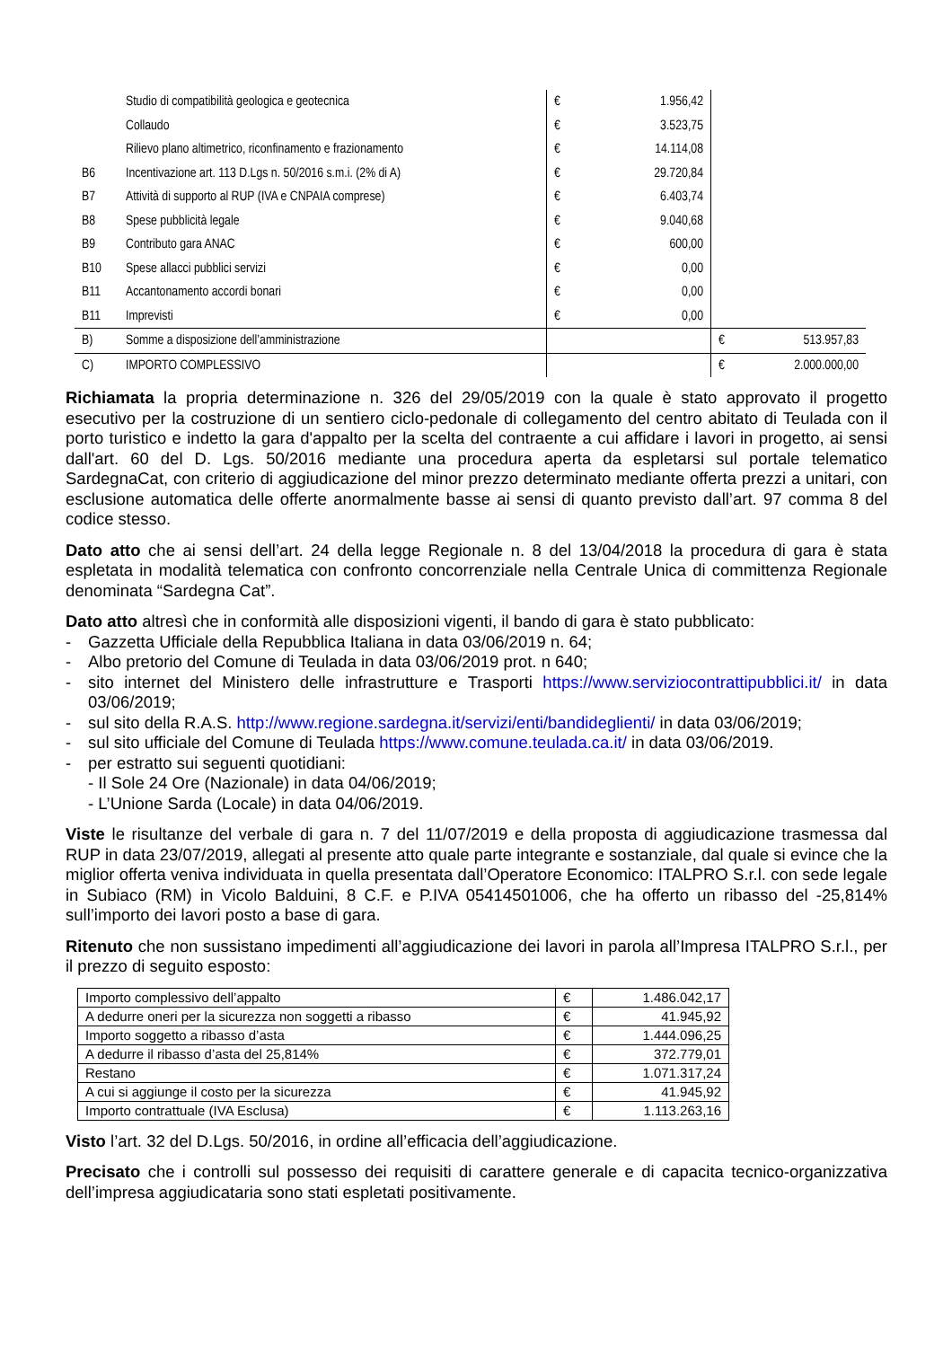| | Studio di compatibilità geologica e geotecnica | € | 1.956,42 | | |
| | Collaudo | € | 3.523,75 | | |
| | Rilievo plano altimetrico, riconfinamento e frazionamento | € | 14.114,08 | | |
| B6 | Incentivazione art. 113 D.Lgs n. 50/2016 s.m.i. (2% di A) | € | 29.720,84 | | |
| B7 | Attività di supporto al RUP (IVA e CNPAIA comprese) | € | 6.403,74 | | |
| B8 | Spese pubblicità legale | € | 9.040,68 | | |
| B9 | Contributo gara ANAC | € | 600,00 | | |
| B10 | Spese allacci pubblici servizi | € | 0,00 | | |
| B11 | Accantonamento accordi bonari | € | 0,00 | | |
| B11 | Imprevisti | € | 0,00 | | |
| B) | Somme a disposizione dell’amministrazione | | | € | 513.957,83 |
| C) | IMPORTO COMPLESSIVO | | | € | 2.000.000,00 |
Richiamata la propria determinazione n. 326 del 29/05/2019 con la quale è stato approvato il progetto esecutivo per la costruzione di un sentiero ciclo-pedonale di collegamento del centro abitato di Teulada con il porto turistico e indetto la gara d'appalto per la scelta del contraente a cui affidare i lavori in progetto, ai sensi dall'art. 60 del D. Lgs. 50/2016 mediante una procedura aperta da espletarsi sul portale telematico SardegnaCat, con criterio di aggiudicazione del minor prezzo determinato mediante offerta prezzi a unitari, con esclusione automatica delle offerte anormalmente basse ai sensi di quanto previsto dall’art. 97 comma 8 del codice stesso.
Dato atto che ai sensi dell’art. 24 della legge Regionale n. 8 del 13/04/2018 la procedura di gara è stata espletata in modalità telematica con confronto concorrenziale nella Centrale Unica di committenza Regionale denominata “Sardegna Cat”.
Dato atto altresì che in conformità alle disposizioni vigenti, il bando di gara è stato pubblicato:
- Gazzetta Ufficiale della Repubblica Italiana in data 03/06/2019 n. 64;
- Albo pretorio del Comune di Teulada in data 03/06/2019 prot. n 640;
- sito internet del Ministero delle infrastrutture e Trasporti https://www.serviziocontrattipubblici.it/ in data 03/06/2019;
- sul sito della R.A.S. http://www.regione.sardegna.it/servizi/enti/bandideglienti/ in data 03/06/2019;
- sul sito ufficiale del Comune di Teulada https://www.comune.teulada.ca.it/ in data 03/06/2019.
- per estratto sui seguenti quotidiani:
- Il Sole 24 Ore (Nazionale) in data 04/06/2019;
- L’Unione Sarda (Locale) in data 04/06/2019.
Viste le risultanze del verbale di gara n. 7 del 11/07/2019 e della proposta di aggiudicazione trasmessa dal RUP in data 23/07/2019, allegati al presente atto quale parte integrante e sostanziale, dal quale si evince che la miglior offerta veniva individuata in quella presentata dall’Operatore Economico: ITALPRO S.r.l. con sede legale in Subiaco (RM) in Vicolo Balduini, 8 C.F. e P.IVA 05414501006, che ha offerto un ribasso del -25,814% sull’importo dei lavori posto a base di gara.
Ritenuto che non sussistano impedimenti all’aggiudicazione dei lavori in parola all’Impresa ITALPRO S.r.l., per il prezzo di seguito esposto:
| Importo complessivo dell’appalto | € | 1.486.042,17 |
| A dedurre oneri per la sicurezza non soggetti a ribasso | € | 41.945,92 |
| Importo soggetto a ribasso d’asta | € | 1.444.096,25 |
| A dedurre il ribasso d’asta del 25,814% | € | 372.779,01 |
| Restano | € | 1.071.317,24 |
| A cui si aggiunge il costo per la sicurezza | € | 41.945,92 |
| Importo contrattuale (IVA Esclusa) | € | 1.113.263,16 |
Visto l’art. 32 del D.Lgs. 50/2016, in ordine all’efficacia dell’aggiudicazione.
Precisato che i controlli sul possesso dei requisiti di carattere generale e di capacita tecnico-organizzativa dell’impresa aggiudicataria sono stati espletati positivamente.